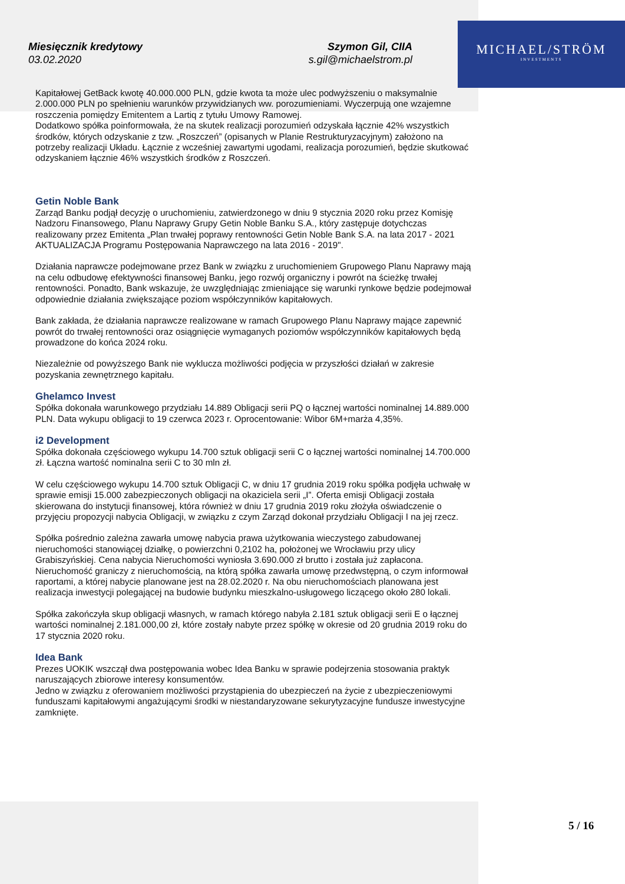MICHAEL/STRÖM
INVESTMENTS
Miesięcznik kredytowy
03.02.2020
Szymon Gil, CIIA
s.gil@michaelstrom.pl
Kapitałowej GetBack kwotę 40.000.000 PLN, gdzie kwota ta może ulec podwyższeniu o maksymalnie 2.000.000 PLN po spełnieniu warunków przywidzianych ww. porozumieniami. Wyczerpują one wzajemne roszczenia pomiędzy Emitentem a Lartiq z tytułu Umowy Ramowej.
Dodatkowo spółka poinformowała, że na skutek realizacji porozumień odzyskała łącznie 42% wszystkich środków, których odzyskanie z tzw. „Roszczeń” (opisanych w Planie Restrukturyzacyjnym) założono na potrzeby realizacji Układu. Łącznie z wcześniej zawartymi ugodami, realizacja porozumień, będzie skutkować odzyskaniem łącznie 46% wszystkich środków z Roszczeń.
Getin Noble Bank
Zarząd Banku podjął decyzję o uruchomieniu, zatwierdzonego w dniu 9 stycznia 2020 roku przez Komisję Nadzoru Finansowego, Planu Naprawy Grupy Getin Noble Banku S.A., który zastępuje dotychczas realizowany przez Emitenta „Plan trwałej poprawy rentowności Getin Noble Bank S.A. na lata 2017 - 2021 AKTUALIZACJA Programu Postępowania Naprawczego na lata 2016 - 2019".
Działania naprawcze podejmowane przez Bank w związku z uruchomieniem Grupowego Planu Naprawy mają na celu odbudowę efektywności finansowej Banku, jego rozwój organiczny i powrót na ścieżkę trwałej rentowności. Ponadto, Bank wskazuje, że uwzględniając zmieniające się warunki rynkowe będzie podejmował odpowiednie działania zwiększające poziom współczynników kapitałowych.
Bank zakłada, że działania naprawcze realizowane w ramach Grupowego Planu Naprawy mające zapewnić powrót do trwałej rentowności oraz osiągnięcie wymaganych poziomów współczynników kapitałowych będą prowadzone do końca 2024 roku.
Niezależnie od powyższego Bank nie wyklucza możliwości podjęcia w przyszłości działań w zakresie pozyskania zewnętrznego kapitału.
Ghelamco Invest
Spółka dokonała warunkowego przydziału 14.889 Obligacji serii PQ o łącznej wartości nominalnej 14.889.000 PLN. Data wykupu obligacji to 19 czerwca 2023 r. Oprocentowanie: Wibor 6M+marża 4,35%.
i2 Development
Spółka dokonała częściowego wykupu 14.700 sztuk obligacji serii C o łącznej wartości nominalnej 14.700.000 zł. Łączna wartość nominalna serii C to 30 mln zł.
W celu częściowego wykupu 14.700 sztuk Obligacji C, w dniu 17 grudnia 2019 roku spółka podjęła uchwałę w sprawie emisji 15.000 zabezpieczonych obligacji na okaziciela serii „I”. Oferta emisji Obligacji została skierowana do instytucji finansowej, która również w dniu 17 grudnia 2019 roku złożyła oświadczenie o przyjęciu propozycji nabycia Obligacji, w związku z czym Zarząd dokonał przydziału Obligacji I na jej rzecz.
Spółka pośrednio zależna zawarła umowę nabycia prawa użytkowania wieczystego zabudowanej nieruchomości stanowiącej działkę, o powierzchni 0,2102 ha, położonej we Wrocławiu przy ulicy Grabiszyńskiej. Cena nabycia Nieruchomości wyniosła 3.690.000 zł brutto i została już zapłacona. Nieruchomość graniczy z nieruchomością, na którą spółka zawarła umowę przedwstępną, o czym informował raportami, a której nabycie planowane jest na 28.02.2020 r. Na obu nieruchomościach planowana jest realizacja inwestycji polegającej na budowie budynku mieszkalno-usługowego liczącego około 280 lokali.
Spółka zakończyła skup obligacji własnych, w ramach którego nabyła 2.181 sztuk obligacji serii E o łącznej wartości nominalnej 2.181.000,00 zł, które zostały nabyte przez spółkę w okresie od 20 grudnia 2019 roku do 17 stycznia 2020 roku.
Idea Bank
Prezes UOKIK wszczął dwa postępowania wobec Idea Banku w sprawie podejrzenia stosowania praktyk naruszających zbiorowe interesy konsumentów.
Jedno w związku z oferowaniem możliwości przystąpienia do ubezpieczeń na życie z ubezpieczeniowymi funduszami kapitałowymi angażującymi środki w niestandaryzowane sekurytyzacyjne fundusze inwestycyjne zamknięte.
5 / 16